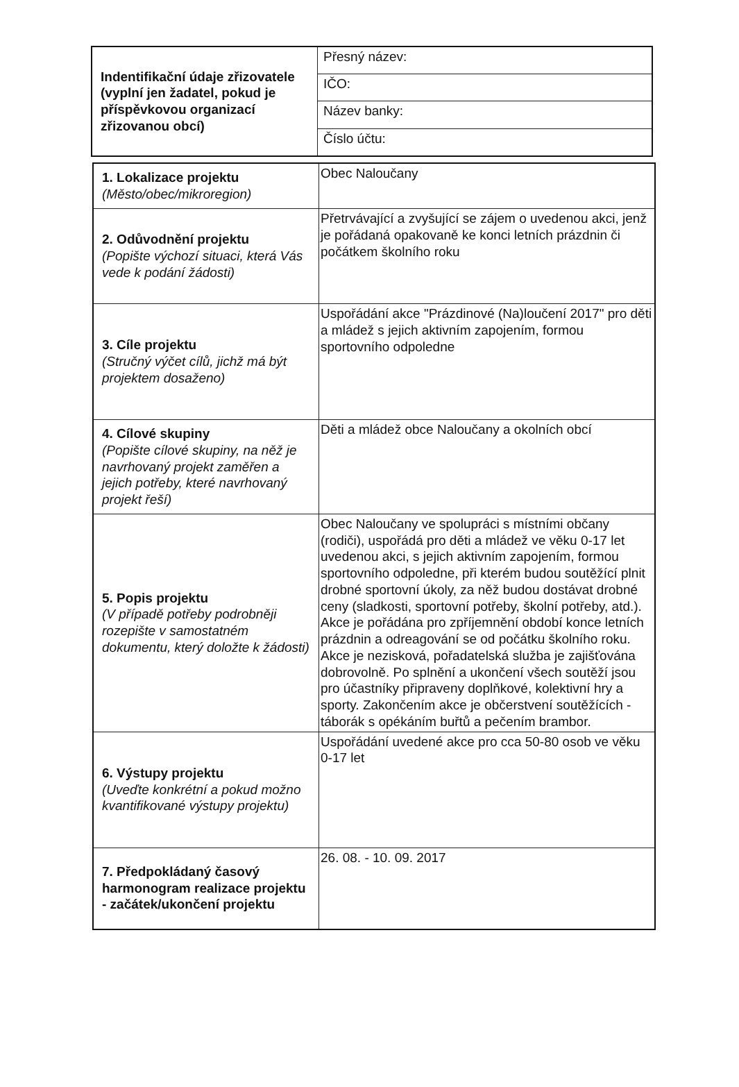| Indentifikační údaje zřizovatele (vyplní jen žadatel, pokud je příspěvkovou organizací zřizovanou obcí) | Přesný název: |
| | IČO: |
| | Název banky: |
| | Číslo účtu: |
| 1. Lokalizace projektu (Město/obec/mikroregion) | Obec Naloučany |
| 2. Odůvodnění projektu (Popište výchozí situaci, která Vás vede k podání žádosti) | Přetrvávající a zvyšující se zájem o uvedenou akci, jenž je pořádaná opakovaně ke konci letních prázdnin či počátkem školního roku |
| 3. Cíle projektu (Stručný výčet cílů, jichž má být projektem dosaženo) | Uspořádání akce "Prázdinové (Na)loučení 2017" pro děti a mládež s jejich aktivním zapojením, formou sportovního odpoledne |
| 4. Cílové skupiny (Popište cílové skupiny, na něž je navrhovaný projekt zaměřen a jejich potřeby, které navrhovaný projekt řeší) | Děti a mládež obce Naloučany a okolních obcí |
| 5. Popis projektu (V případě potřeby podrobněji rozepište v samostatném dokumentu, který doložte k žádosti) | Obec Naloučany ve spolupráci s místními občany (rodiči), uspořádá pro děti a mládež ve věku 0-17 let uvedenou akci, s jejich aktivním zapojením, formou sportovního odpoledne, při kterém budou soutěžící plnit drobné sportovní úkoly, za něž budou dostávat drobné ceny (sladkosti, sportovní potřeby, školní potřeby, atd.). Akce je pořádána pro zpříjemnění období konce letních prázdnin a odreagování se od počátku školního roku. Akce je nezisková, pořadatelská služba je zajišťována dobrovolně. Po splnění a ukončení všech soutěží jsou pro účastníky připraveny doplňkové, kolektivní hry a sporty. Zakončením akce je občerstvení soutěžících - táborák s opékáním buřtů a pečením brambor. |
| 6. Výstupy projektu (Uveďte konkrétní a pokud možno kvantifikované výstupy projektu) | Uspořádání uvedené akce pro cca 50-80 osob ve věku 0-17 let |
| 7. Předpokládaný časový harmonogram realizace projektu - začátek/ukončení projektu | 26. 08. - 10. 09. 2017 |